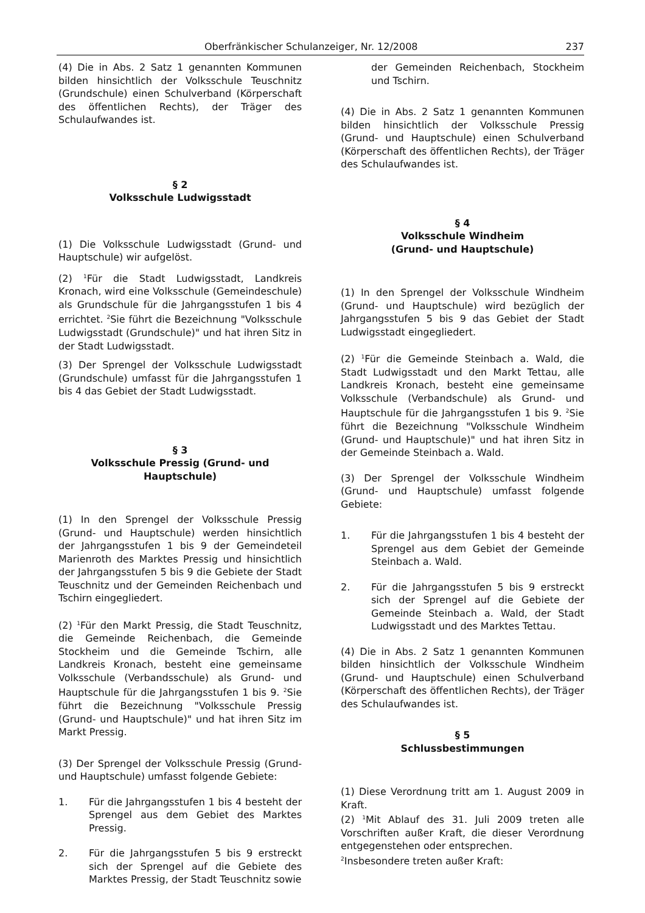Oberfränkischer Schulanzeiger, Nr. 12/2008 237
(4) Die in Abs. 2 Satz 1 genannten Kommunen bilden hinsichtlich der Volksschule Teuschnitz (Grundschule) einen Schulverband (Körperschaft des öffentlichen Rechts), der Träger des Schulaufwandes ist.
§ 2
Volksschule Ludwigsstadt
(1) Die Volksschule Ludwigsstadt (Grund- und Hauptschule) wir aufgelöst.
(2) <sup>1</sup>Für die Stadt Ludwigsstadt, Landkreis Kronach, wird eine Volksschule (Gemeindeschule) als Grundschule für die Jahrgangsstufen 1 bis 4 errichtet. <sup>2</sup>Sie führt die Bezeichnung "Volksschule Ludwigsstadt (Grundschule)" und hat ihren Sitz in der Stadt Ludwigsstadt.
(3) Der Sprengel der Volksschule Ludwigsstadt (Grundschule) umfasst für die Jahrgangsstufen 1 bis 4 das Gebiet der Stadt Ludwigsstadt.
§ 3
Volksschule Pressig (Grund- und Hauptschule)
(1) In den Sprengel der Volksschule Pressig (Grund- und Hauptschule) werden hinsichtlich der Jahrgangsstufen 1 bis 9 der Gemeindeteil Marienroth des Marktes Pressig und hinsichtlich der Jahrgangsstufen 5 bis 9 die Gebiete der Stadt Teuschnitz und der Gemeinden Reichenbach und Tschirn eingegliedert.
(2) <sup>1</sup>Für den Markt Pressig, die Stadt Teuschnitz, die Gemeinde Reichenbach, die Gemeinde Stockheim und die Gemeinde Tschirn, alle Landkreis Kronach, besteht eine gemeinsame Volksschule (Verbandsschule) als Grund- und Hauptschule für die Jahrgangsstufen 1 bis 9. <sup>2</sup>Sie führt die Bezeichnung "Volksschule Pressig (Grund- und Hauptschule)" und hat ihren Sitz im Markt Pressig.
(3) Der Sprengel der Volksschule Pressig (Grund- und Hauptschule) umfasst folgende Gebiete:
1. Für die Jahrgangsstufen 1 bis 4 besteht der Sprengel aus dem Gebiet des Marktes Pressig.
2. Für die Jahrgangsstufen 5 bis 9 erstreckt sich der Sprengel auf die Gebiete des Marktes Pressig, der Stadt Teuschnitz sowie
der Gemeinden Reichenbach, Stockheim und Tschirn.
(4) Die in Abs. 2 Satz 1 genannten Kommunen bilden hinsichtlich der Volksschule Pressig (Grund- und Hauptschule) einen Schulverband (Körperschaft des öffentlichen Rechts), der Träger des Schulaufwandes ist.
§ 4
Volksschule Windheim
(Grund- und Hauptschule)
(1) In den Sprengel der Volksschule Windheim (Grund- und Hauptschule) wird bezüglich der Jahrgangsstufen 5 bis 9 das Gebiet der Stadt Ludwigsstadt eingegliedert.
(2) <sup>1</sup>Für die Gemeinde Steinbach a. Wald, die Stadt Ludwigsstadt und den Markt Tettau, alle Landkreis Kronach, besteht eine gemeinsame Volksschule (Verbandschule) als Grund- und Hauptschule für die Jahrgangsstufen 1 bis 9. <sup>2</sup>Sie führt die Bezeichnung "Volksschule Windheim (Grund- und Hauptschule)" und hat ihren Sitz in der Gemeinde Steinbach a. Wald.
(3) Der Sprengel der Volksschule Windheim (Grund- und Hauptschule) umfasst folgende Gebiete:
1. Für die Jahrgangsstufen 1 bis 4 besteht der Sprengel aus dem Gebiet der Gemeinde Steinbach a. Wald.
2. Für die Jahrgangsstufen 5 bis 9 erstreckt sich der Sprengel auf die Gebiete der Gemeinde Steinbach a. Wald, der Stadt Ludwigsstadt und des Marktes Tettau.
(4) Die in Abs. 2 Satz 1 genannten Kommunen bilden hinsichtlich der Volksschule Windheim (Grund- und Hauptschule) einen Schulverband (Körperschaft des öffentlichen Rechts), der Träger des Schulaufwandes ist.
§ 5
Schlussbestimmungen
(1) Diese Verordnung tritt am 1. August 2009 in Kraft.
(2) <sup>1</sup>Mit Ablauf des 31. Juli 2009 treten alle Vorschriften außer Kraft, die dieser Verordnung entgegenstehen oder entsprechen.
<sup>2</sup> Insbesondere treten außer Kraft: